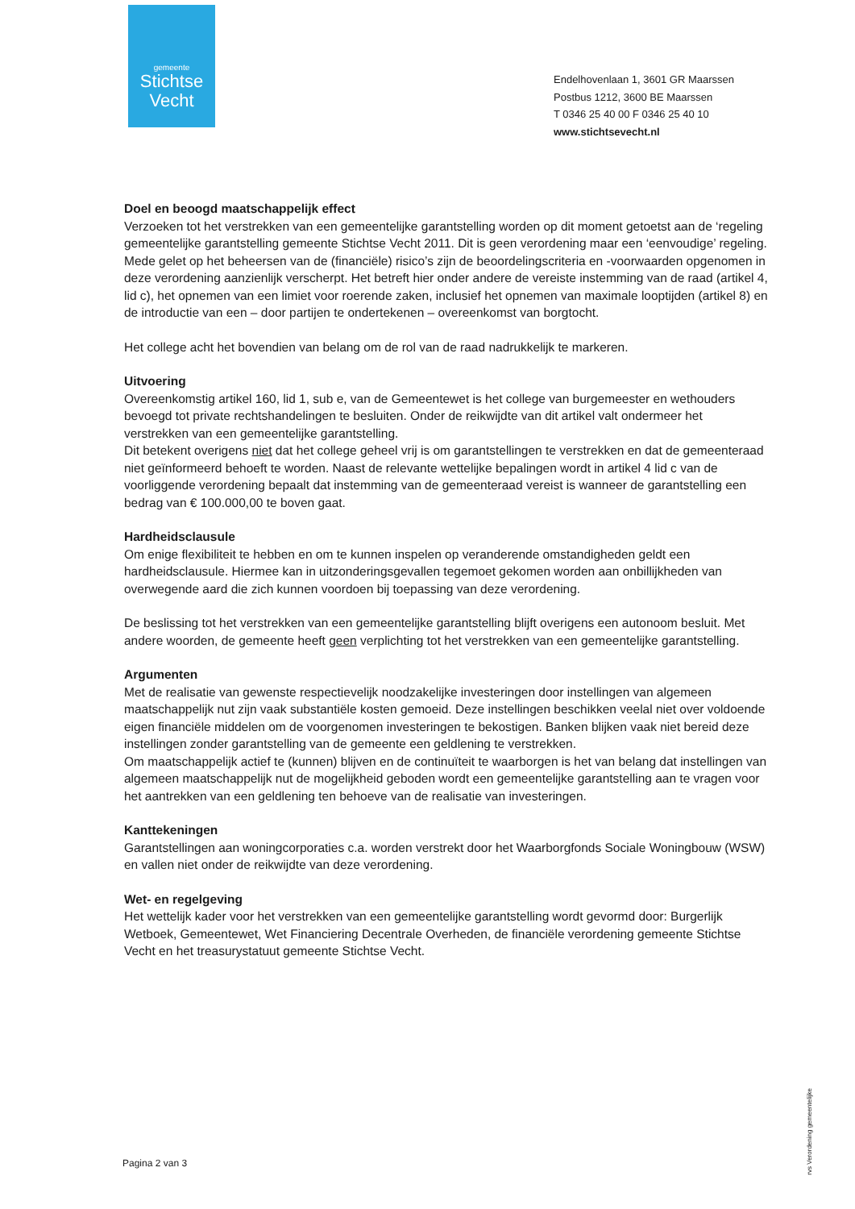gemeente
Stichtse
Vecht
Endelhovenlaan 1, 3601 GR Maarssen
Postbus 1212, 3600 BE Maarssen
T 0346 25 40 00 F 0346 25 40 10
www.stichtsevecht.nl
Doel en beoogd maatschappelijk effect
Verzoeken tot het verstrekken van een gemeentelijke garantstelling worden op dit moment getoetst aan de ‘regeling gemeentelijke garantstelling gemeente Stichtse Vecht 2011. Dit is geen verordening maar een ‘eenvoudige’ regeling. Mede gelet op het beheersen van de (financiële) risico’s zijn de beoordelingscriteria en -voorwaarden opgenomen in deze verordening aanzienlijk verscherpt. Het betreft hier onder andere de vereiste instemming van de raad (artikel 4, lid c), het opnemen van een limiet voor roerende zaken, inclusief het opnemen van maximale looptijden (artikel 8) en de introductie van een – door partijen te ondertekenen – overeenkomst van borgtocht.
Het college acht het bovendien van belang om de rol van de raad nadrukkelijk te markeren.
Uitvoering
Overeenkomstig artikel 160, lid 1, sub e, van de Gemeentewet is het college van burgemeester en wethouders bevoegd tot private rechtshandelingen te besluiten. Onder de reikwijdte van dit artikel valt ondermeer het verstrekken van een gemeentelijke garantstelling.
Dit betekent overigens niet dat het college geheel vrij is om garantstellingen te verstrekken en dat de gemeenteraad niet geïnformeerd behoeft te worden. Naast de relevante wettelijke bepalingen wordt in artikel 4 lid c van de voorliggende verordening bepaalt dat instemming van de gemeenteraad vereist is wanneer de garantstelling een bedrag van € 100.000,00 te boven gaat.
Hardheidsclausule
Om enige flexibiliteit te hebben en om te kunnen inspelen op veranderende omstandigheden geldt een hardheidsclausule. Hiermee kan in uitzonderingsgevallen tegemoet gekomen worden aan onbillijkheden van overwegende aard die zich kunnen voordoen bij toepassing van deze verordening.
De beslissing tot het verstrekken van een gemeentelijke garantstelling blijft overigens een autonoom besluit. Met andere woorden, de gemeente heeft geen verplichting tot het verstrekken van een gemeentelijke garantstelling.
Argumenten
Met de realisatie van gewenste respectievelijk noodzakelijke investeringen door instellingen van algemeen maatschappelijk nut zijn vaak substantiële kosten gemoeid. Deze instellingen beschikken veelal niet over voldoende eigen financiële middelen om de voorgenomen investeringen te bekostigen. Banken blijken vaak niet bereid deze instellingen zonder garantstelling van de gemeente een geldlening te verstrekken.
Om maatschappelijk actief te (kunnen) blijven en de continuïteit te waarborgen is het van belang dat instellingen van algemeen maatschappelijk nut de mogelijkheid geboden wordt een gemeentelijke garantstelling aan te vragen voor het aantrekken van een geldlening ten behoeve van de realisatie van investeringen.
Kanttekeningen
Garantstellingen aan woningcorporaties c.a. worden verstrekt door het Waarborgfonds Sociale Woningbouw (WSW) en vallen niet onder de reikwijdte van deze verordening.
Wet- en regelgeving
Het wettelijk kader voor het verstrekken van een gemeentelijke garantstelling wordt gevormd door: Burgerlijk Wetboek, Gemeentewet, Wet Financiering Decentrale Overheden, de financiële verordening gemeente Stichtse Vecht en het treasurystatuut gemeente Stichtse Vecht.
rvs Verordening gemeentelijke
Pagina 2 van 3